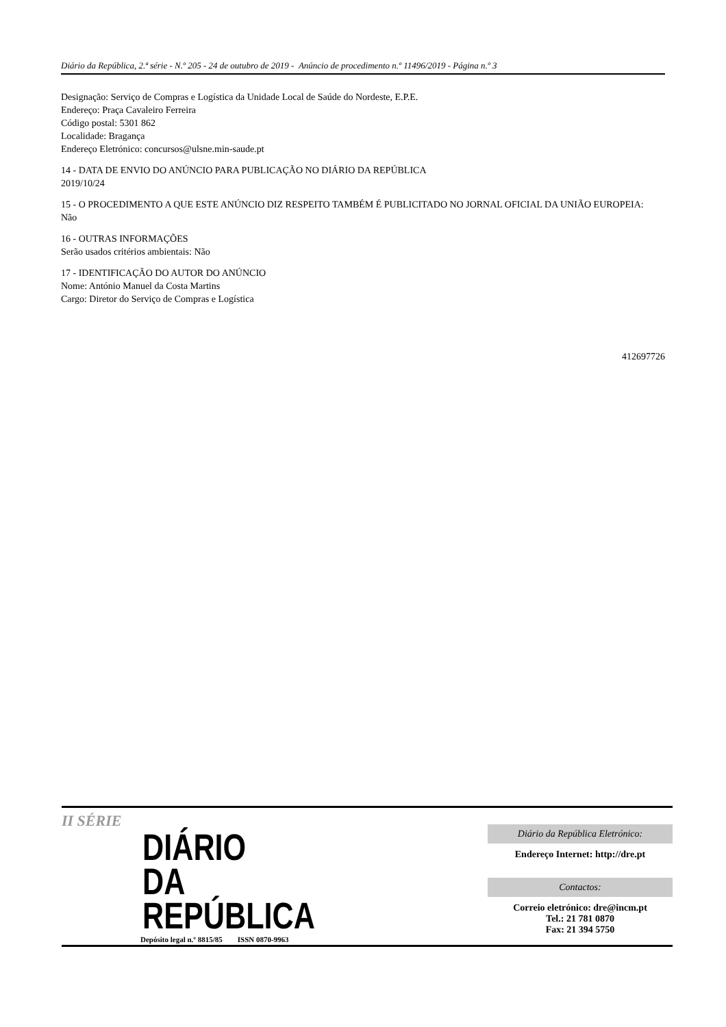Diário da República, 2.ª série - N.º 205 - 24 de outubro de 2019 - Anúncio de procedimento n.º 11496/2019 - Página n.º 3
Designação: Serviço de Compras e Logística da Unidade Local de Saúde do Nordeste, E.P.E.
Endereço: Praça Cavaleiro Ferreira
Código postal: 5301 862
Localidade: Bragança
Endereço Eletrónico: concursos@ulsne.min-saude.pt
14 - DATA DE ENVIO DO ANÚNCIO PARA PUBLICAÇÃO NO DIÁRIO DA REPÚBLICA
2019/10/24
15 - O PROCEDIMENTO A QUE ESTE ANÚNCIO DIZ RESPEITO TAMBÉM É PUBLICITADO NO JORNAL OFICIAL DA UNIÃO EUROPEIA:
Não
16 - OUTRAS INFORMAÇÕES
Serão usados critérios ambientais: Não
17 - IDENTIFICAÇÃO DO AUTOR DO ANÚNCIO
Nome: António Manuel da Costa Martins
Cargo: Diretor do Serviço de Compras e Logística
412697726
II SÉRIE
DIÁRIO
DA REPÚBLICA
Depósito legal n.º 8815/85 ISSN 0870-9963
Diário da República Eletrónico:
Endereço Internet: http://dre.pt
Contactos:
Correio eletrónico: dre@incm.pt
Tel.: 21 781 0870
Fax: 21 394 5750